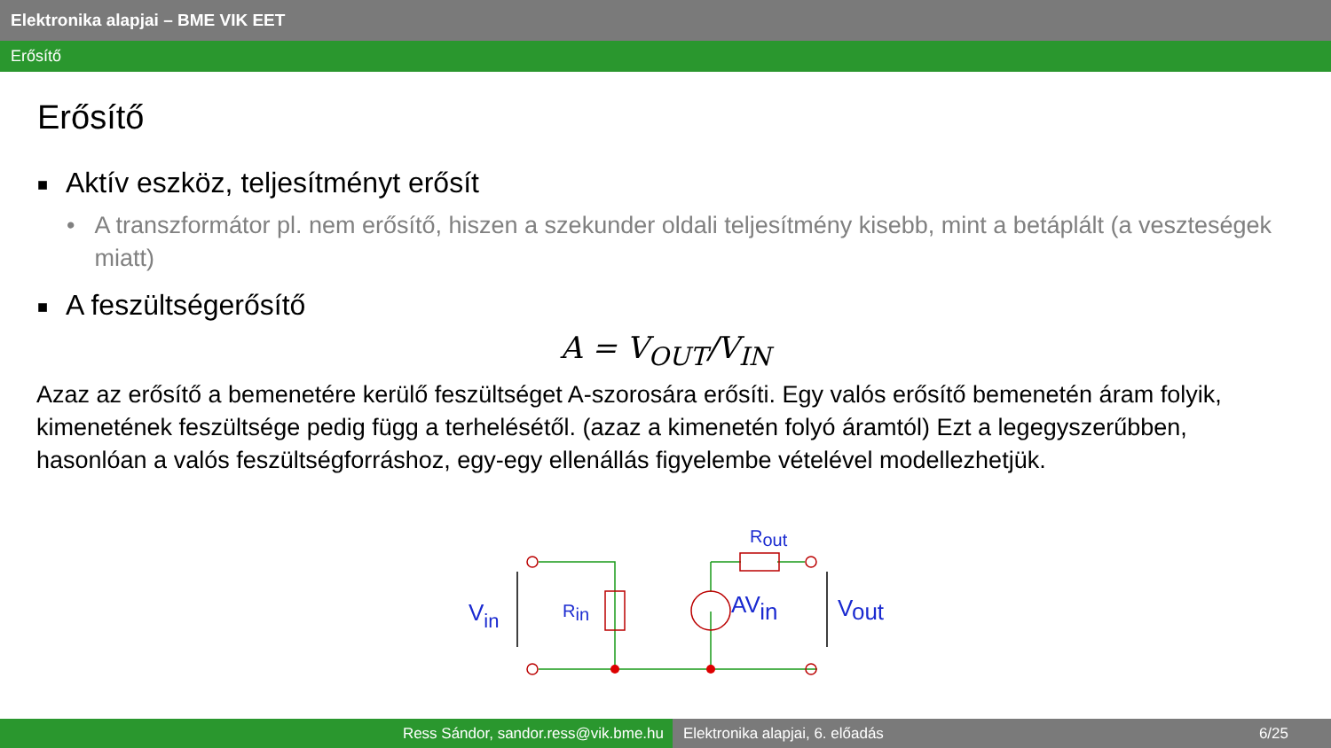Elektronika alapjai – BME VIK EET
Erősítő
Erősítő
■ Aktív eszköz, teljesítményt erősít
• A transzformátor pl. nem erősítő, hiszen a szekunder oldali teljesítmény kisebb, mint a betáplált (a veszteségek miatt)
■ A feszültségerősítő
A = V<sub>OUT</sub>/V<sub>IN</sub>
Azaz az erősítő a bemenetére kerülő feszültséget A-szorosára erősíti. Egy valós erősítő bemenetén áram folyik, kimenetének feszültsége pedig függ a terhelésétől. (azaz a kimenetén folyó áramtól) Ezt a legegyszerűbben, hasonlóan a valós feszültségforráshoz, egy-egy ellenállás figyelembe vételével modellezhetjük.
Vin
Rin
AVin
Vout
Rout
Ress Sándor, sandor.ress@vik.bme.hu Elektronika alapjai, 6. előadás 6/25